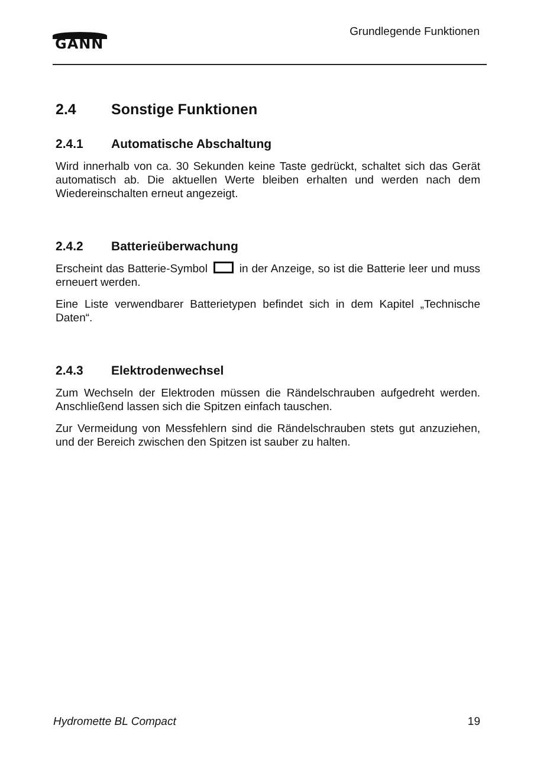GANN
Grundlegende Funktionen
2.4 Sonstige Funktionen
2.4.1 Automatische Abschaltung
Wird innerhalb von ca. 30 Sekunden keine Taste gedrückt, schaltet sich das Gerät automatisch ab. Die aktuellen Werte bleiben erhalten und werden nach dem Wiedereinschalten erneut angezeigt.
2.4.2 Batterieüberwachung
Erscheint das Batterie-Symbol in der Anzeige, so ist die Batterie leer und muss erneuert werden.
Eine Liste verwendbarer Batterietypen befindet sich in dem Kapitel „Technische Daten“.
2.4.3 Elektrodenwechsel
Zum Wechseln der Elektroden müssen die Rändelschrauben aufgedreht werden. Anschließend lassen sich die Spitzen einfach tauschen.
Zur Vermeidung von Messfehlern sind die Rändelschrauben stets gut anzuziehen, und der Bereich zwischen den Spitzen ist sauber zu halten.
Hydromette BL Compact 19